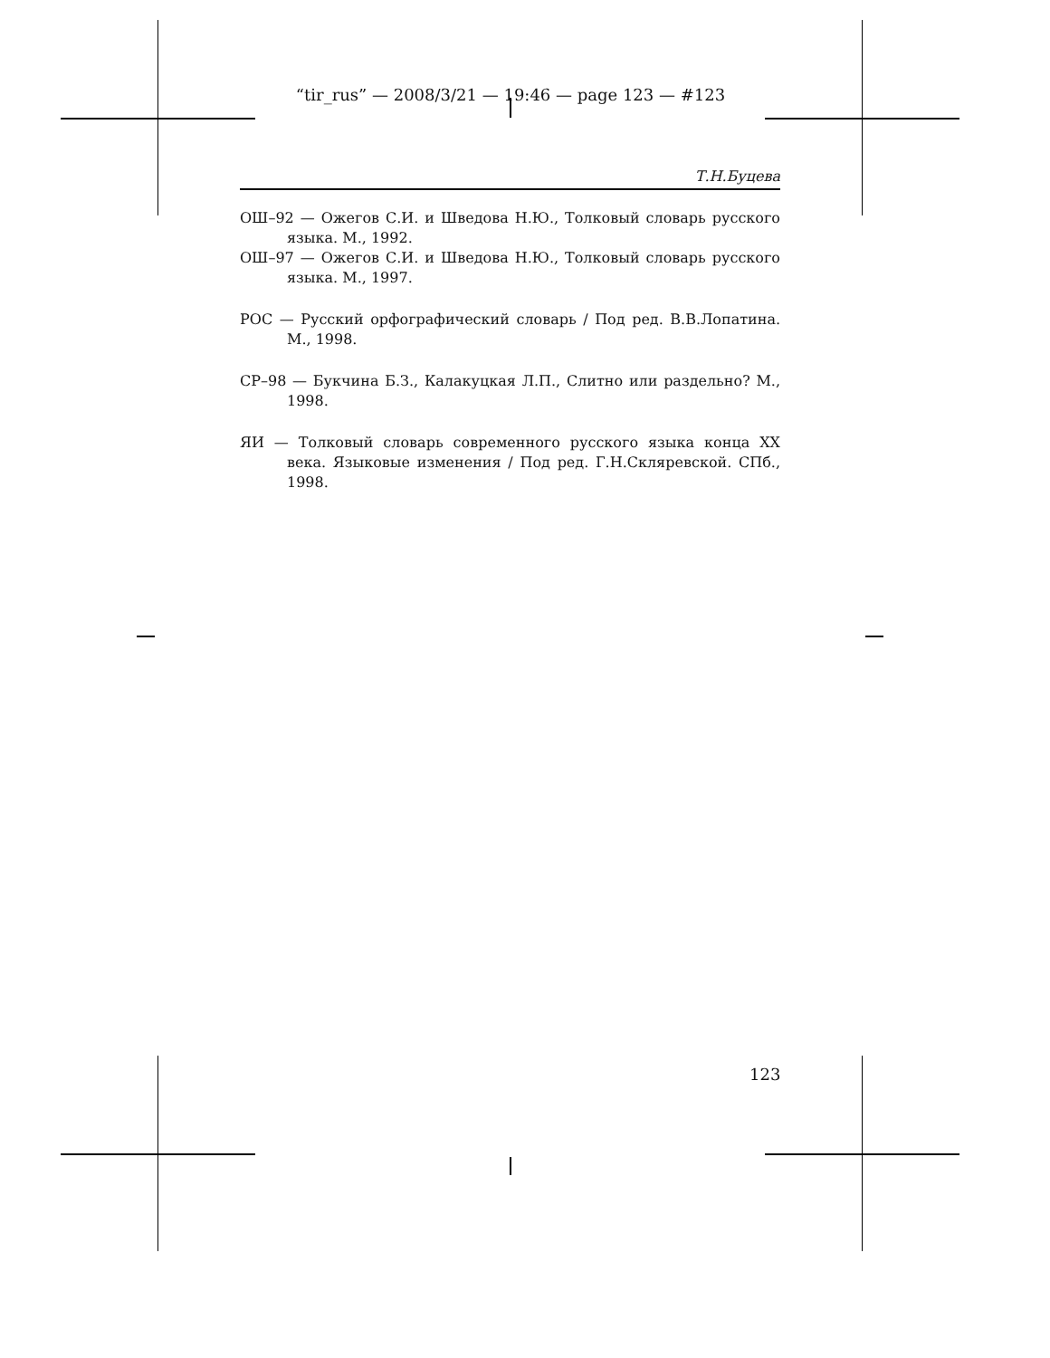“tir_rus” — 2008/3/21 — 19:46 — page 123 — #123
Т.Н.Буцева
ОШ–92 — Ожегов С.И. и Шведова Н.Ю., Толковый словарь русского языка. М., 1992.
ОШ–97 — Ожегов С.И. и Шведова Н.Ю., Толковый словарь русского языка. М., 1997.
РОС — Русский орфографический словарь / Под ред. В.В.Лопатина. М., 1998.
СР–98 — Букчина Б.З., Калакуцкая Л.П., Слитно или раздельно? М., 1998.
ЯИ — Толковый словарь современного русского языка конца XX века. Языковые изменения / Под ред. Г.Н.Скляревской. СПб., 1998.
123